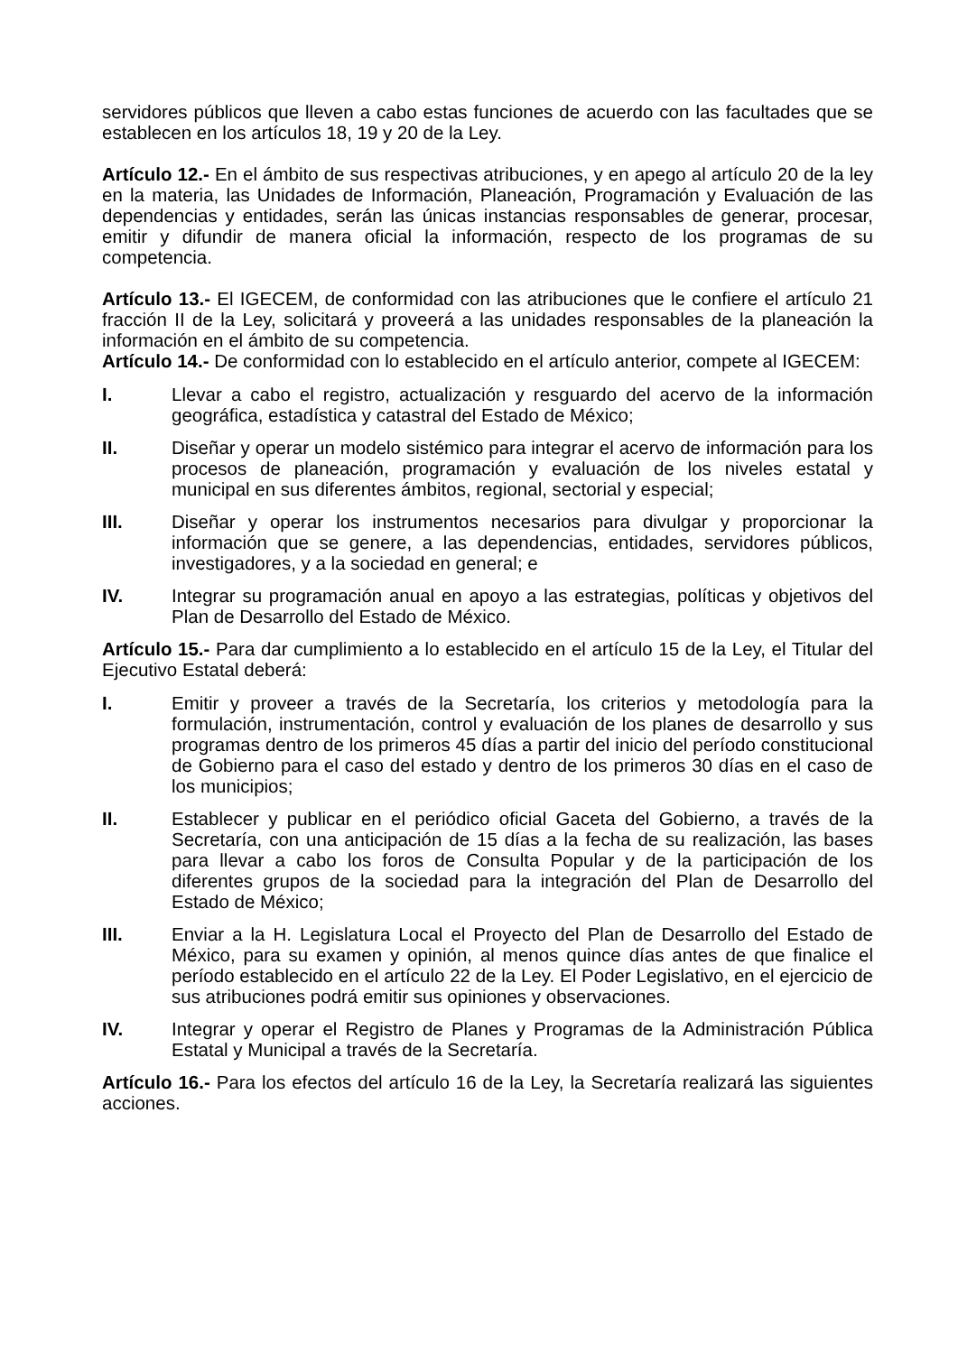servidores públicos que lleven a cabo estas funciones de acuerdo con las facultades que se establecen en los artículos 18, 19 y 20 de la Ley.
Artículo 12.- En el ámbito de sus respectivas atribuciones, y en apego al artículo 20 de la ley en la materia, las Unidades de Información, Planeación, Programación y Evaluación de las dependencias y entidades, serán las únicas instancias responsables de generar, procesar, emitir y difundir de manera oficial la información, respecto de los programas de su competencia.
Artículo 13.- El IGECEM, de conformidad con las atribuciones que le confiere el artículo 21 fracción II de la Ley, solicitará y proveerá a las unidades responsables de la planeación la información en el ámbito de su competencia.
Artículo 14.- De conformidad con lo establecido en el artículo anterior, compete al IGECEM:
I. Llevar a cabo el registro, actualización y resguardo del acervo de la información geográfica, estadística y catastral del Estado de México;
II. Diseñar y operar un modelo sistémico para integrar el acervo de información para los procesos de planeación, programación y evaluación de los niveles estatal y municipal en sus diferentes ámbitos, regional, sectorial y especial;
III. Diseñar y operar los instrumentos necesarios para divulgar y proporcionar la información que se genere, a las dependencias, entidades, servidores públicos, investigadores, y a la sociedad en general; e
IV. Integrar su programación anual en apoyo a las estrategias, políticas y objetivos del Plan de Desarrollo del Estado de México.
Artículo 15.- Para dar cumplimiento a lo establecido en el artículo 15 de la Ley, el Titular del Ejecutivo Estatal deberá:
I. Emitir y proveer a través de la Secretaría, los criterios y metodología para la formulación, instrumentación, control y evaluación de los planes de desarrollo y sus programas dentro de los primeros 45 días a partir del inicio del período constitucional de Gobierno para el caso del estado y dentro de los primeros 30 días en el caso de los municipios;
II. Establecer y publicar en el periódico oficial Gaceta del Gobierno, a través de la Secretaría, con una anticipación de 15 días a la fecha de su realización, las bases para llevar a cabo los foros de Consulta Popular y de la participación de los diferentes grupos de la sociedad para la integración del Plan de Desarrollo del Estado de México;
III. Enviar a la H. Legislatura Local el Proyecto del Plan de Desarrollo del Estado de México, para su examen y opinión, al menos quince días antes de que finalice el período establecido en el artículo 22 de la Ley. El Poder Legislativo, en el ejercicio de sus atribuciones podrá emitir sus opiniones y observaciones.
IV. Integrar y operar el Registro de Planes y Programas de la Administración Pública Estatal y Municipal a través de la Secretaría.
Artículo 16.- Para los efectos del artículo 16 de la Ley, la Secretaría realizará las siguientes acciones.